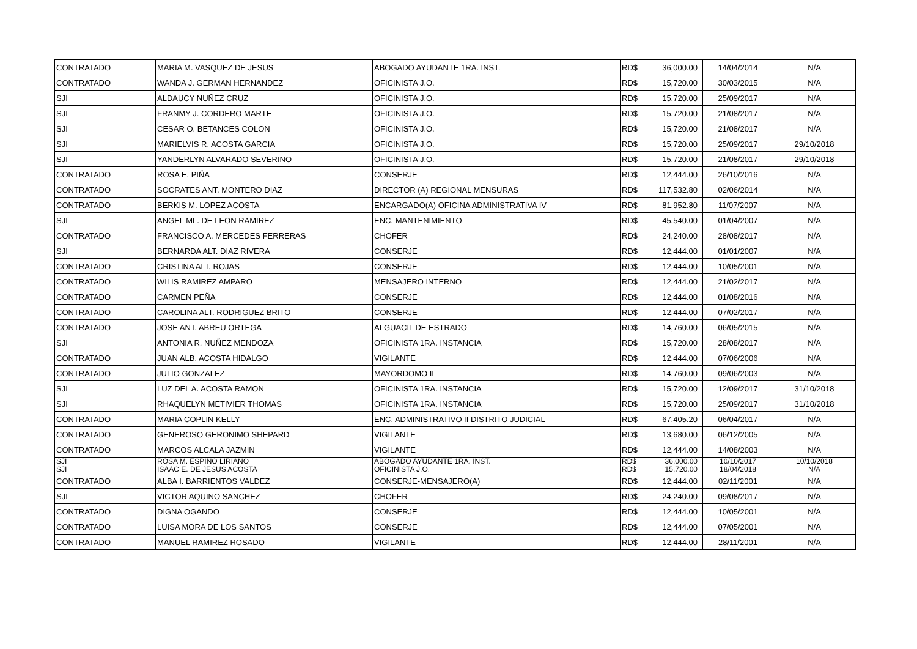| CONTRATADO | MARIA M. VASQUEZ DE JESUS | ABOGADO AYUDANTE 1RA. INST. | RD$ | 36,000.00 | 14/04/2014 | N/A |
| CONTRATADO | WANDA J. GERMAN HERNANDEZ | OFICINISTA J.O. | RD$ | 15,720.00 | 30/03/2015 | N/A |
| SJI | ALDAUCY NUÑEZ CRUZ | OFICINISTA J.O. | RD$ | 15,720.00 | 25/09/2017 | N/A |
| SJI | FRANMY J. CORDERO MARTE | OFICINISTA J.O. | RD$ | 15,720.00 | 21/08/2017 | N/A |
| SJI | CESAR O. BETANCES COLON | OFICINISTA J.O. | RD$ | 15,720.00 | 21/08/2017 | N/A |
| SJI | MARIELVIS R. ACOSTA GARCIA | OFICINISTA J.O. | RD$ | 15,720.00 | 25/09/2017 | 29/10/2018 |
| SJI | YANDERLYN ALVARADO SEVERINO | OFICINISTA J.O. | RD$ | 15,720.00 | 21/08/2017 | 29/10/2018 |
| CONTRATADO | ROSA E. PIÑA | CONSERJE | RD$ | 12,444.00 | 26/10/2016 | N/A |
| CONTRATADO | SOCRATES ANT. MONTERO DIAZ | DIRECTOR (A) REGIONAL MENSURAS | RD$ | 117,532.80 | 02/06/2014 | N/A |
| CONTRATADO | BERKIS M. LOPEZ ACOSTA | ENCARGADO(A) OFICINA ADMINISTRATIVA IV | RD$ | 81,952.80 | 11/07/2007 | N/A |
| SJI | ANGEL ML. DE LEON RAMIREZ | ENC. MANTENIMIENTO | RD$ | 45,540.00 | 01/04/2007 | N/A |
| CONTRATADO | FRANCISCO A. MERCEDES FERRERAS | CHOFER | RD$ | 24,240.00 | 28/08/2017 | N/A |
| SJI | BERNARDA ALT. DIAZ RIVERA | CONSERJE | RD$ | 12,444.00 | 01/01/2007 | N/A |
| CONTRATADO | CRISTINA ALT. ROJAS | CONSERJE | RD$ | 12,444.00 | 10/05/2001 | N/A |
| CONTRATADO | WILIS RAMIREZ AMPARO | MENSAJERO INTERNO | RD$ | 12,444.00 | 21/02/2017 | N/A |
| CONTRATADO | CARMEN PEÑA | CONSERJE | RD$ | 12,444.00 | 01/08/2016 | N/A |
| CONTRATADO | CAROLINA ALT. RODRIGUEZ BRITO | CONSERJE | RD$ | 12,444.00 | 07/02/2017 | N/A |
| CONTRATADO | JOSE ANT. ABREU ORTEGA | ALGUACIL DE ESTRADO | RD$ | 14,760.00 | 06/05/2015 | N/A |
| SJI | ANTONIA R. NUÑEZ MENDOZA | OFICINISTA 1RA. INSTANCIA | RD$ | 15,720.00 | 28/08/2017 | N/A |
| CONTRATADO | JUAN ALB. ACOSTA HIDALGO | VIGILANTE | RD$ | 12,444.00 | 07/06/2006 | N/A |
| CONTRATADO | JULIO GONZALEZ | MAYORDOMO II | RD$ | 14,760.00 | 09/06/2003 | N/A |
| SJI | LUZ DEL A. ACOSTA RAMON | OFICINISTA 1RA. INSTANCIA | RD$ | 15,720.00 | 12/09/2017 | 31/10/2018 |
| SJI | RHAQUELYN METIVIER THOMAS | OFICINISTA 1RA. INSTANCIA | RD$ | 15,720.00 | 25/09/2017 | 31/10/2018 |
| CONTRATADO | MARIA COPLIN KELLY | ENC. ADMINISTRATIVO II DISTRITO JUDICIAL | RD$ | 67,405.20 | 06/04/2017 | N/A |
| CONTRATADO | GENEROSO GERONIMO SHEPARD | VIGILANTE | RD$ | 13,680.00 | 06/12/2005 | N/A |
| CONTRATADO | MARCOS ALCALA JAZMIN | VIGILANTE | RD$ | 12,444.00 | 14/08/2003 | N/A |
| SJI | ROSA M. ESPINO LIRIANO | ABOGADO AYUDANTE 1RA. INST. | RD$ | 36,000.00 | 10/10/2017 | 10/10/2018 |
| SJI | ISAAC E. DE JESUS ACOSTA | OFICINISTA J.O. | RD$ | 15,720.00 | 18/04/2018 | N/A |
| CONTRATADO | ALBA I. BARRIENTOS VALDEZ | CONSERJE-MENSAJERO(A) | RD$ | 12,444.00 | 02/11/2001 | N/A |
| SJI | VICTOR AQUINO SANCHEZ | CHOFER | RD$ | 24,240.00 | 09/08/2017 | N/A |
| CONTRATADO | DIGNA OGANDO | CONSERJE | RD$ | 12,444.00 | 10/05/2001 | N/A |
| CONTRATADO | LUISA MORA DE LOS SANTOS | CONSERJE | RD$ | 12,444.00 | 07/05/2001 | N/A |
| CONTRATADO | MANUEL RAMIREZ ROSADO | VIGILANTE | RD$ | 12,444.00 | 28/11/2001 | N/A |